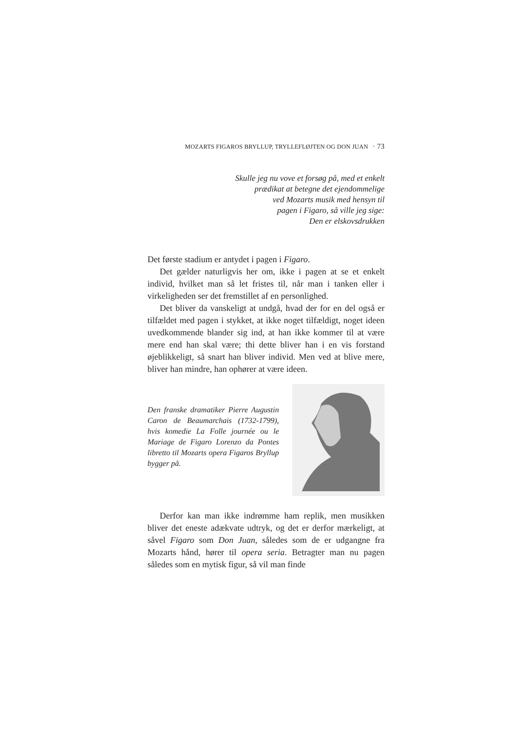MOZARTS FIGAROS BRYLLUP, TRYLLEFLØJTEN OG DON JUAN · 73
Skulle jeg nu vove et forsøg på, med et enkelt
prædikat at betegne det ejendommelige
ved Mozarts musik med hensyn til
pagen i Figaro, så ville jeg sige:
Den er elskovsdrukken
Det første stadium er antydet i pagen i Figaro.
Det gælder naturligvis her om, ikke i pagen at se et en­kelt individ, hvilket man så let fristes til, når man i tanken eller i virkeligheden ser det fremstillet af en personlighed.
Det bliver da vanskeligt at undgå, hvad der for en del også er tilfældet med pagen i stykket, at ikke noget tilfæl­digt, noget ideen uvedkommende blander sig ind, at han ikke kommer til at være mere end han skal være; thi dette bliver han i en vis forstand øjeblikkeligt, så snart han bliver individ. Men ved at blive mere, bliver han mindre, han op­hører at være ideen.
Den franske dramatiker Pierre Augustin Caron de Beaumarchais (1732-1799), hvis komedie La Folle journée ou le Mariage de Figaro Lorenzo da Pontes libretto til Mozarts opera Figaros Bryllup bygger på.
Derfor kan man ikke indrømme ham replik, men mu­sikken bliver det eneste adækvate udtryk, og det er derfor mærkeligt, at såvel Figaro som Don Juan, således som de er udgangne fra Mozarts hånd, hører til opera seria. Betragter man nu pagen således som en mytisk figur, så vil man finde